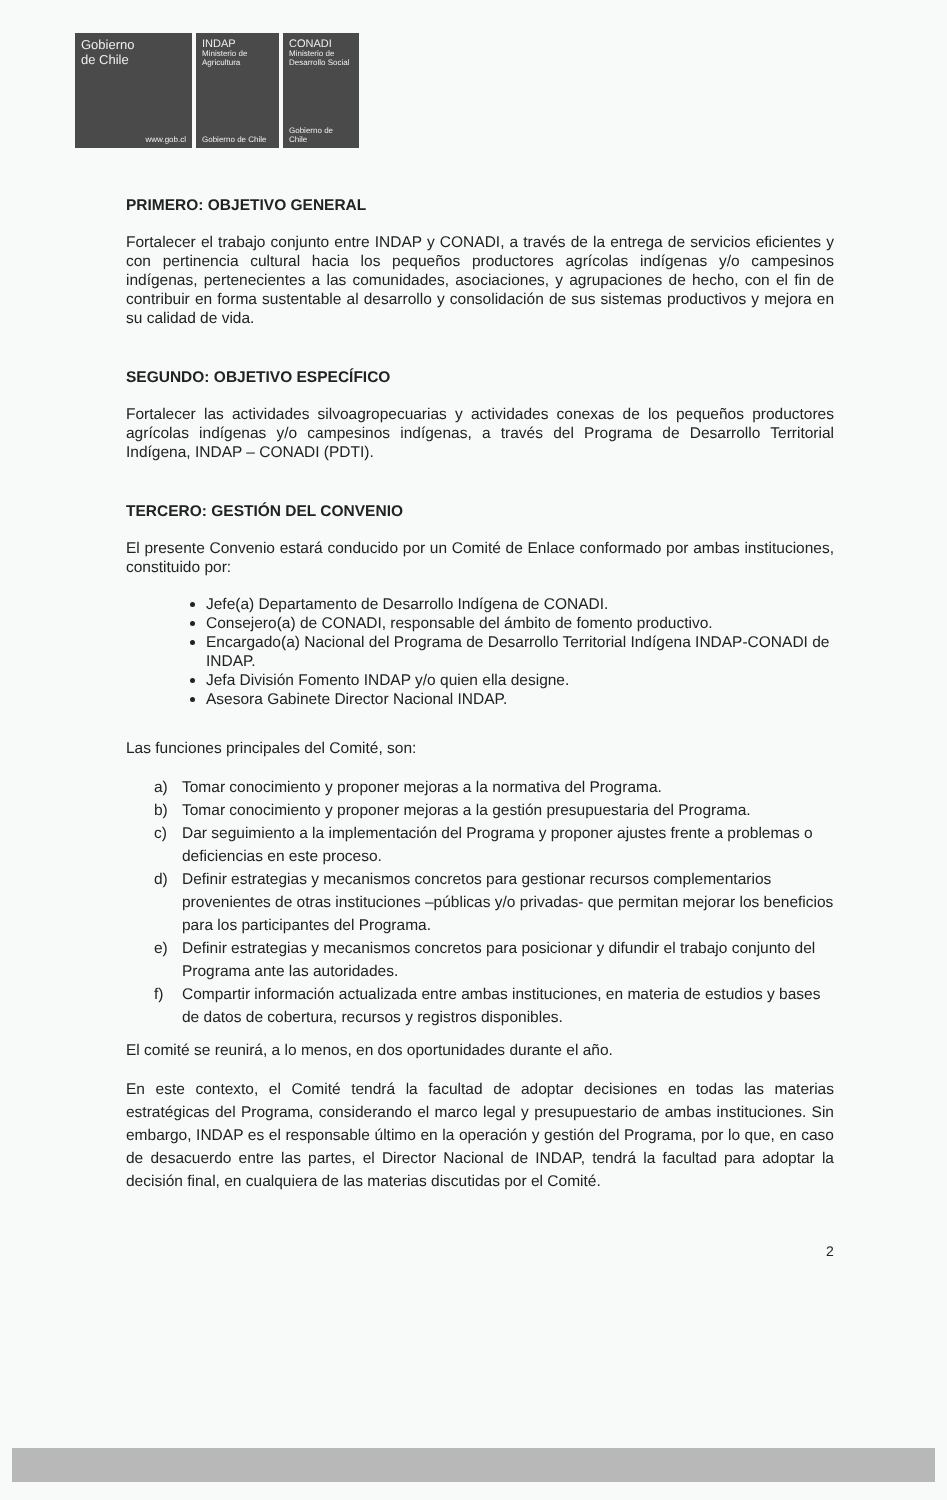Gobierno
de Chile
www.gob.cl
INDAP
Ministerio de Agricultura
Gobierno de Chile
CONADI
Ministerio de Desarrollo Social
Gobierno de Chile
PRIMERO: OBJETIVO GENERAL
Fortalecer el trabajo conjunto entre INDAP y CONADI, a través de la entrega de servicios eficientes y con pertinencia cultural hacia los pequeños productores agrícolas indígenas y/o campesinos indígenas, pertenecientes a las comunidades, asociaciones, y agrupaciones de hecho, con el fin de contribuir en forma sustentable al desarrollo y consolidación de sus sistemas productivos y mejora en su calidad de vida.
SEGUNDO: OBJETIVO ESPECÍFICO
Fortalecer las actividades silvoagropecuarias y actividades conexas de los pequeños productores agrícolas indígenas y/o campesinos indígenas, a través del Programa de Desarrollo Territorial Indígena, INDAP – CONADI (PDTI).
TERCERO: GESTIÓN DEL CONVENIO
El presente Convenio estará conducido por un Comité de Enlace conformado por ambas instituciones, constituido por:
Jefe(a) Departamento de Desarrollo Indígena de CONADI.
Consejero(a) de CONADI, responsable del ámbito de fomento productivo.
Encargado(a) Nacional del Programa de Desarrollo Territorial Indígena INDAP-CONADI de INDAP.
Jefa División Fomento INDAP y/o quien ella designe.
Asesora Gabinete Director Nacional INDAP.
Las funciones principales del Comité, son:
a) Tomar conocimiento y proponer mejoras a la normativa del Programa.
b) Tomar conocimiento y proponer mejoras a la gestión presupuestaria del Programa.
c) Dar seguimiento a la implementación del Programa y proponer ajustes frente a problemas o deficiencias en este proceso.
d) Definir estrategias y mecanismos concretos para gestionar recursos complementarios provenientes de otras instituciones –públicas y/o privadas- que permitan mejorar los beneficios para los participantes del Programa.
e) Definir estrategias y mecanismos concretos para posicionar y difundir el trabajo conjunto del Programa ante las autoridades.
f) Compartir información actualizada entre ambas instituciones, en materia de estudios y bases de datos de cobertura, recursos y registros disponibles.
El comité se reunirá, a lo menos, en dos oportunidades durante el año.
En este contexto, el Comité tendrá la facultad de adoptar decisiones en todas las materias estratégicas del Programa, considerando el marco legal y presupuestario de ambas instituciones. Sin embargo, INDAP es el responsable último en la operación y gestión del Programa, por lo que, en caso de desacuerdo entre las partes, el Director Nacional de INDAP, tendrá la facultad para adoptar la decisión final, en cualquiera de las materias discutidas por el Comité.
2